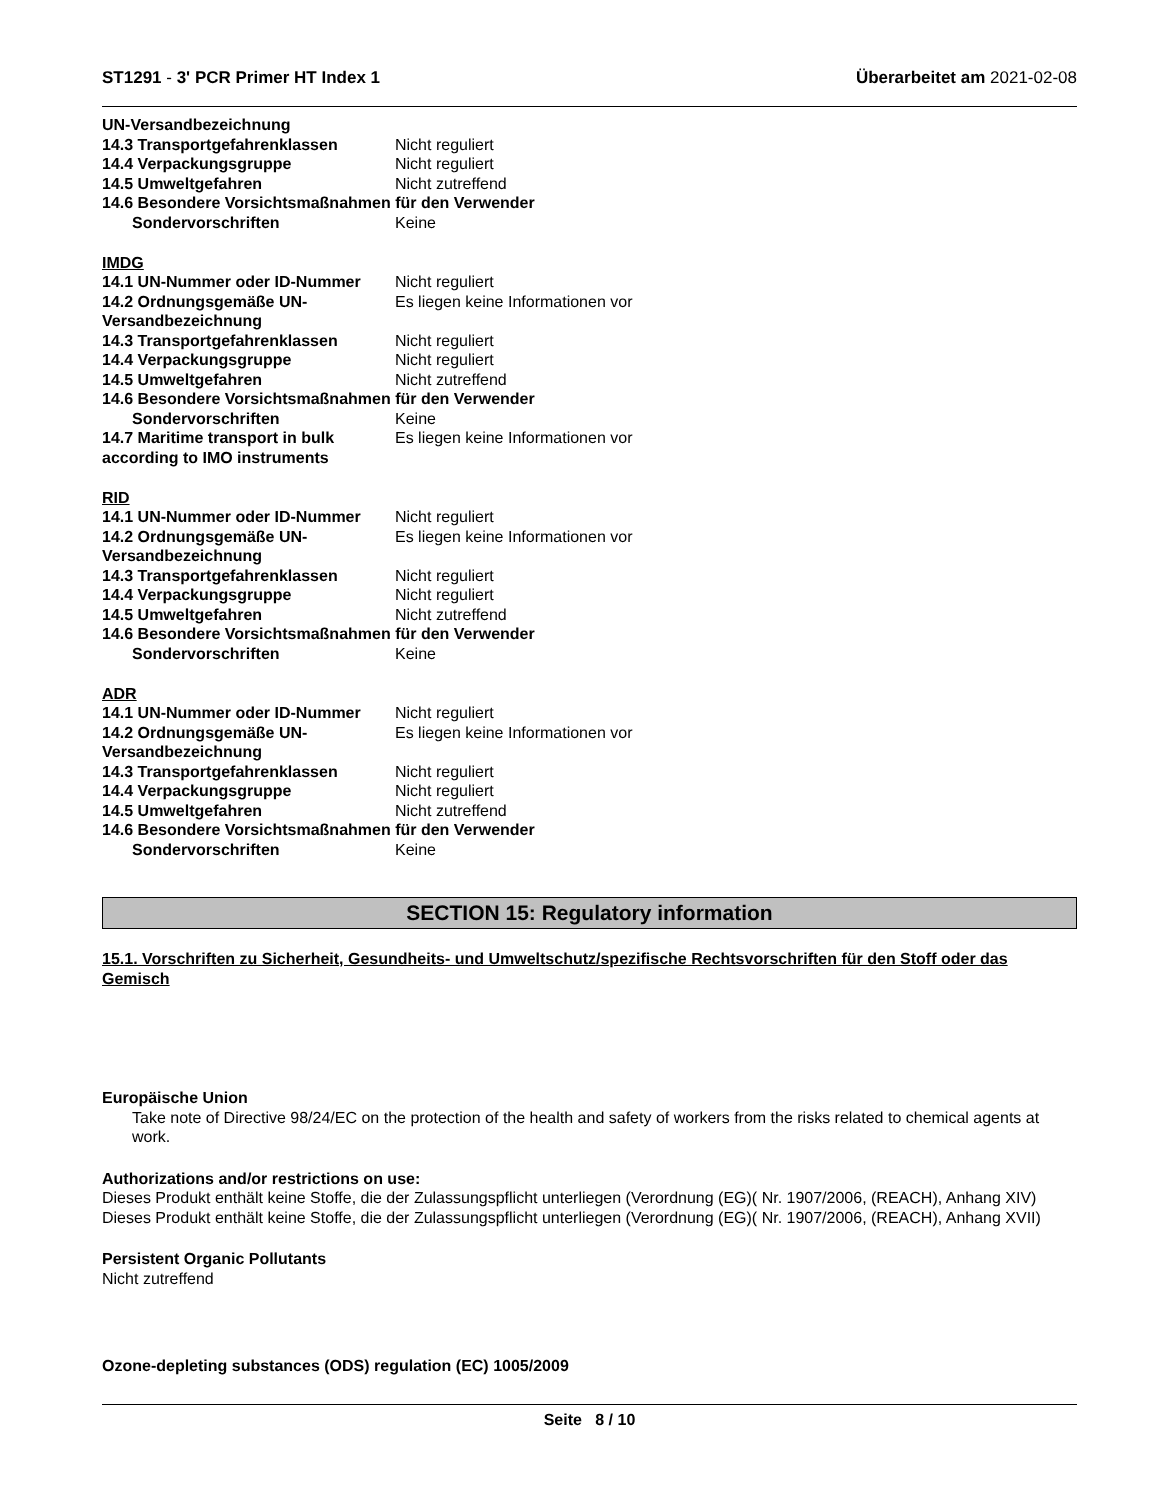ST1291 - 3' PCR Primer HT Index 1 Überarbeitet am 2021-02-08
UN-Versandbezeichnung
14.3 Transportgefahrenklassen Nicht reguliert
14.4 Verpackungsgruppe Nicht reguliert
14.5 Umweltgefahren Nicht zutreffend
14.6 Besondere Vorsichtsmaßnahmen für den Verwender
Sondervorschriften Keine
IMDG
14.1 UN-Nummer oder ID-Nummer Nicht reguliert
14.2 Ordnungsgemäße UN-Versandbezeichnung Es liegen keine Informationen vor
14.3 Transportgefahrenklassen Nicht reguliert
14.4 Verpackungsgruppe Nicht reguliert
14.5 Umweltgefahren Nicht zutreffend
14.6 Besondere Vorsichtsmaßnahmen für den Verwender
Sondervorschriften Keine
14.7 Maritime transport in bulk according to IMO instruments Es liegen keine Informationen vor
RID
14.1 UN-Nummer oder ID-Nummer Nicht reguliert
14.2 Ordnungsgemäße UN-Versandbezeichnung Es liegen keine Informationen vor
14.3 Transportgefahrenklassen Nicht reguliert
14.4 Verpackungsgruppe Nicht reguliert
14.5 Umweltgefahren Nicht zutreffend
14.6 Besondere Vorsichtsmaßnahmen für den Verwender
Sondervorschriften Keine
ADR
14.1 UN-Nummer oder ID-Nummer Nicht reguliert
14.2 Ordnungsgemäße UN-Versandbezeichnung Es liegen keine Informationen vor
14.3 Transportgefahrenklassen Nicht reguliert
14.4 Verpackungsgruppe Nicht reguliert
14.5 Umweltgefahren Nicht zutreffend
14.6 Besondere Vorsichtsmaßnahmen für den Verwender
Sondervorschriften Keine
SECTION 15: Regulatory information
15.1. Vorschriften zu Sicherheit, Gesundheits- und Umweltschutz/spezifische Rechtsvorschriften für den Stoff oder das Gemisch
Europäische Union
Take note of Directive 98/24/EC on the protection of the health and safety of workers from the risks related to chemical agents at work.
Authorizations and/or restrictions on use:
Dieses Produkt enthält keine Stoffe, die der Zulassungspflicht unterliegen (Verordnung (EG)( Nr. 1907/2006, (REACH), Anhang XIV) Dieses Produkt enthält keine Stoffe, die der Zulassungspflicht unterliegen (Verordnung (EG)( Nr. 1907/2006, (REACH), Anhang XVII)
Persistent Organic Pollutants
Nicht zutreffend
Ozone-depleting substances (ODS) regulation (EC) 1005/2009
Seite 8 / 10